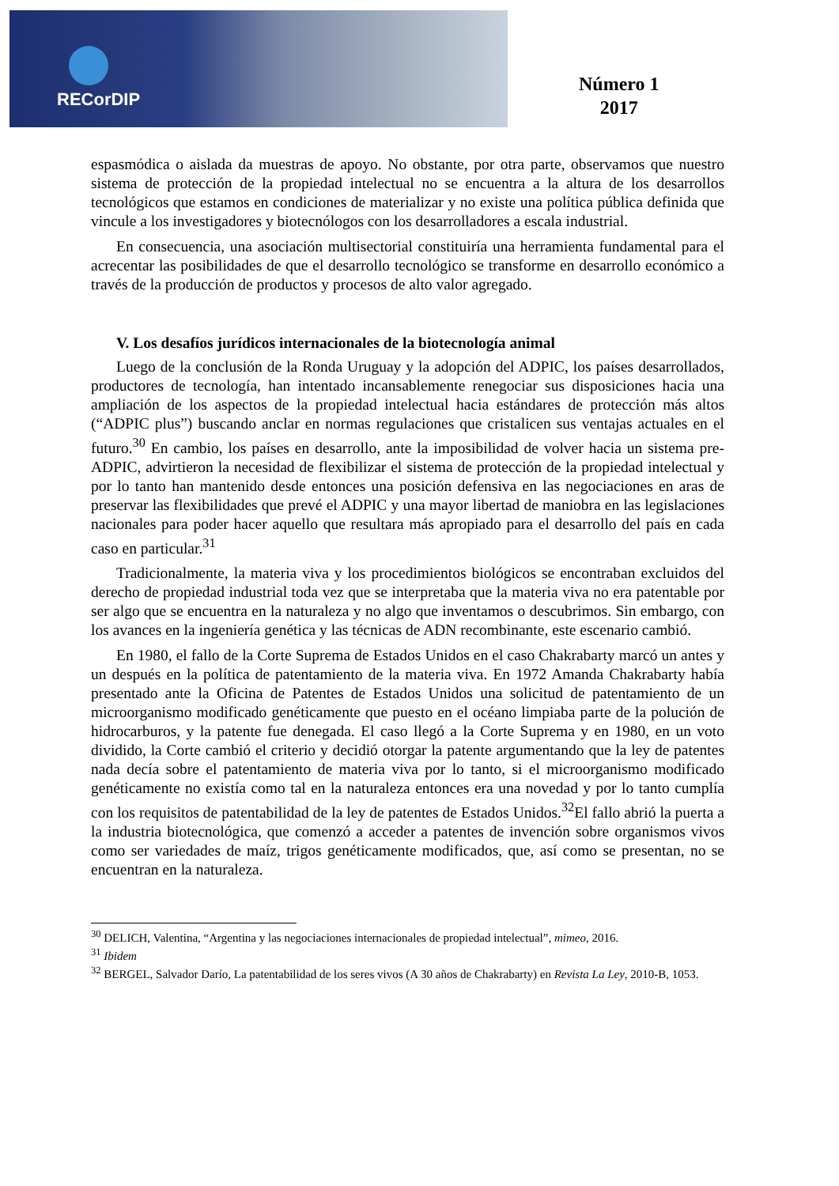RECorDIP
Número 1
2017
espasmódica o aislada da muestras de apoyo. No obstante, por otra parte, observamos que nuestro sistema de protección de la propiedad intelectual no se encuentra a la altura de los desarrollos tecnológicos que estamos en condiciones de materializar y no existe una política pública definida que vincule a los investigadores y biotecnólogos con los desarrolladores a escala industrial.
En consecuencia, una asociación multisectorial constituiría una herramienta fundamental para el acrecentar las posibilidades de que el desarrollo tecnológico se transforme en desarrollo económico a través de la producción de productos y procesos de alto valor agregado.
V. Los desafíos jurídicos internacionales de la biotecnología animal
Luego de la conclusión de la Ronda Uruguay y la adopción del ADPIC, los países desarrollados, productores de tecnología, han intentado incansablemente renegociar sus disposiciones hacia una ampliación de los aspectos de la propiedad intelectual hacia estándares de protección más altos (“ADPIC plus”) buscando anclar en normas regulaciones que cristalicen sus ventajas actuales en el futuro.<sup>30</sup> En cambio, los países en desarrollo, ante la imposibilidad de volver hacia un sistema pre-ADPIC, advirtieron la necesidad de flexibilizar el sistema de protección de la propiedad intelectual y por lo tanto han mantenido desde entonces una posición defensiva en las negociaciones en aras de preservar las flexibilidades que prevé el ADPIC y una mayor libertad de maniobra en las legislaciones nacionales para poder hacer aquello que resultara más apropiado para el desarrollo del país en cada caso en particular.<sup>31</sup>
Tradicionalmente, la materia viva y los procedimientos biológicos se encontraban excluidos del derecho de propiedad industrial toda vez que se interpretaba que la materia viva no era patentable por ser algo que se encuentra en la naturaleza y no algo que inventamos o descubrimos. Sin embargo, con los avances en la ingeniería genética y las técnicas de ADN recombinante, este escenario cambió.
En 1980, el fallo de la Corte Suprema de Estados Unidos en el caso Chakrabarty marcó un antes y un después en la política de patentamiento de la materia viva. En 1972 Amanda Chakrabarty había presentado ante la Oficina de Patentes de Estados Unidos una solicitud de patentamiento de un microorganismo modificado genéticamente que puesto en el océano limpiaba parte de la polución de hidrocarburos, y la patente fue denegada. El caso llegó a la Corte Suprema y en 1980, en un voto dividido, la Corte cambió el criterio y decidió otorgar la patente argumentando que la ley de patentes nada decía sobre el patentamiento de materia viva por lo tanto, si el microorganismo modificado genéticamente no existía como tal en la naturaleza entonces era una novedad y por lo tanto cumplía con los requisitos de patentabilidad de la ley de patentes de Estados Unidos.<sup>32</sup>El fallo abrió la puerta a la industria biotecnológica, que comenzó a acceder a patentes de invención sobre organismos vivos como ser variedades de maíz, trigos genéticamente modificados, que, así como se presentan, no se encuentran en la naturaleza.
<sup>30</sup> DELICH, Valentina, “Argentina y las negociaciones internacionales de propiedad intelectual”, mimeo, 2016.
<sup>31</sup> Ibidem
<sup>32</sup> BERGEL, Salvador Darío, La patentabilidad de los seres vivos (A 30 años de Chakrabarty) en Revista La Ley, 2010-B, 1053.